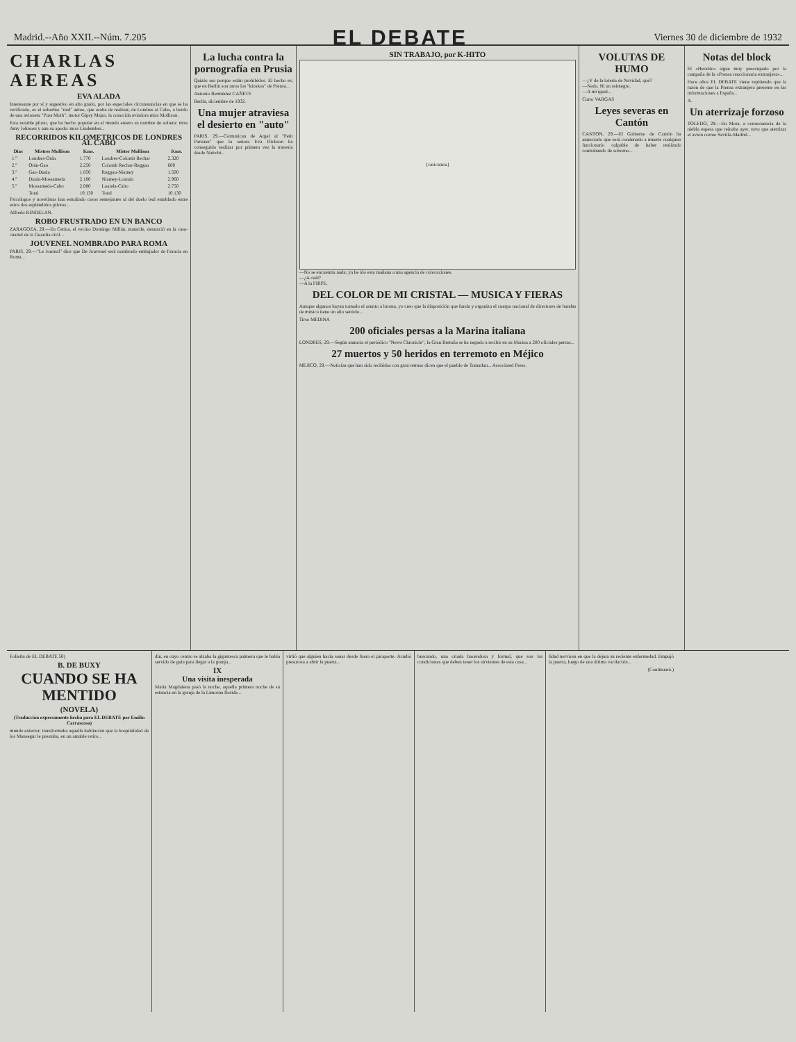Madrid.--Año XXII.--Núm. 7.205 EL DEBATE Viernes 30 de diciembre de 1932
CHARLAS AEREAS
EVA ALADA
Interesante por sí y sugestivo en alto grado, por las especiales circunstancias en que se ha verificado, es el soberbio "raid" aéreo, que acaba de realizar, de Londres al Cabo, a bordo de una avioneta "Puss Moth", motor Gipsy Major, la conocida aviadora miss Mollison.
Esta notable piloto, que ha hecho popular en el mundo entero su nombre de soltera: miss Amy Johnson y aun su apodo: miss Lindember...
RECORRIDOS KILOMETRICOS DE LONDRES AL CABO
| Días | Mistres Mollison | Kms. | Mister Mollison | Kms. |
| --- | --- | --- | --- | --- |
| 1.º | Londres-Orán | 1.770 | Londres-Colomb Rechar | 2.320 |
| 2.º | Orán-Gao | 2.250 | Colomb Rechar-Reggau | 600 |
| 3.º | Gao-Duala | 1.850 | Reggau-Niamey | 1.500 |
| 4.º | Duala-Mossameda | 2.180 | Niamey-Loanda | 2.960 |
| 5.º | Mossameda-Cabo | 2.080 | Loanda-Cabo | 2.750 |
| | Total | 10.130 | Total | 10.130 |
Psicólogos y novelistas han estudiado casos semejantes al del duelo leal entablado entre estos dos espléndidos pilotos...
Alfredo KINDELAN.
ROBO FRUSTRADO EN UN BANCO
ZARAGOZA, 29.—En Cetina, el vecino Domingo Millán, matarife, denunció en la casa-cuartel de la Guardia civil...
JOUVENEL NOMBRADO PARA ROMA
PARIS, 29.—"Le Journal" dice que De Jouvenel será nombrado embajador de Francia en Roma...
La lucha contra la pornografía en Prusia
Quizás sea porque están prohibidos. El hecho es, que en Berlín son raros los "kioskos" de Prensa...
Antonio Bermúdez CAÑETE
Berlín, diciembre de 1932.
Una mujer atraviesa el desierto en "auto"
PARIS, 29.—Comunican de Argel al "Petit Parisien" que la señora Eva Dickson ha conseguido realizar por primera vez la travesía desde Nairobi...
SIN TRABAJO, por K-HITO
[caricatura]
—No se encuentra nada; ya he ido esta mañana a una agencia de colocaciones.
—¿A cuál?
—A la FIRPE.
DEL COLOR DE MI CRISTAL — MUSICA Y FIERAS
Aunque algunos hayan tomado el asunto a broma, yo creo que la disposición que funda y organiza el cuerpo nacional de directores de bandas de música tiene un alto sentido...
Tirso MEDINA
200 oficiales persas a la Marina italiana
LONDRES, 29.—Según anuncia el periódico "News Chronicle", la Gran Bretaña se ha negado a recibir en su Marina a 200 oficiales persas...
27 muertos y 50 heridos en terremoto en Méjico
MEJICO, 29.—Noticias que han sido recibidas con gran retraso dicen que el pueblo de Tomatlan... Associated Press.
VOLUTAS DE HUMO
—¿Y de la lotería de Navidad, qué?
—Nada. Ni un reintegro.
—A mí igual...
Curro VARGAS
Leyes severas en Cantón
CANTON, 29.—El Gobierno de Cantón ha anunciado que será condenado a muerte cualquier funcionario culpable de haber realizado contrabando de soborno...
Notas del block
El «Heraldo» sigue muy preocupado por la campaña de la «Prensa reaccionaria extranjera»...
Hace años EL DEBATE viene repitiendo que la razón de que la Prensa extranjera presente en las informaciones a España...
A.
Un aterrizaje forzoso
TOLEDO, 29.—En Mora, a consecuencia de la niebla espesa que reinaba ayer, tuvo que aterrizar el avión correo Sevilla-Madrid...
Folletín de EL DEBATE 50)
B. DE BUXY
CUANDO SE HA MENTIDO
(NOVELA)
(Traducción expresamente hecha para EL DEBATE por Emilio Carrascosa)
mundo exterior, transformaba aquella habitación que la hospitalidad de los Mansegur le prestaba, en un amable retiro...
dín, en cuyo centro se alzaba la gigantesca palmera que le había servido de guía para llegar a la granja...
IX
Una visita inesperada
María Magdalena pasó la noche, aquella primera noche de su estancia en la granja de la Limosna florida...
virtió que alguien hacía sonar desde fuera el picaporte. Acudió presurosa a abrir la puerta...
buscando, una criada hacendosa y formal, que son las condiciones que deben tener los sirvientes de esta casa...
lidad nerviosa en que la dejara su reciente enfermedad. Empujó la puerta, luego de una última vacilación...
(Continuará.)